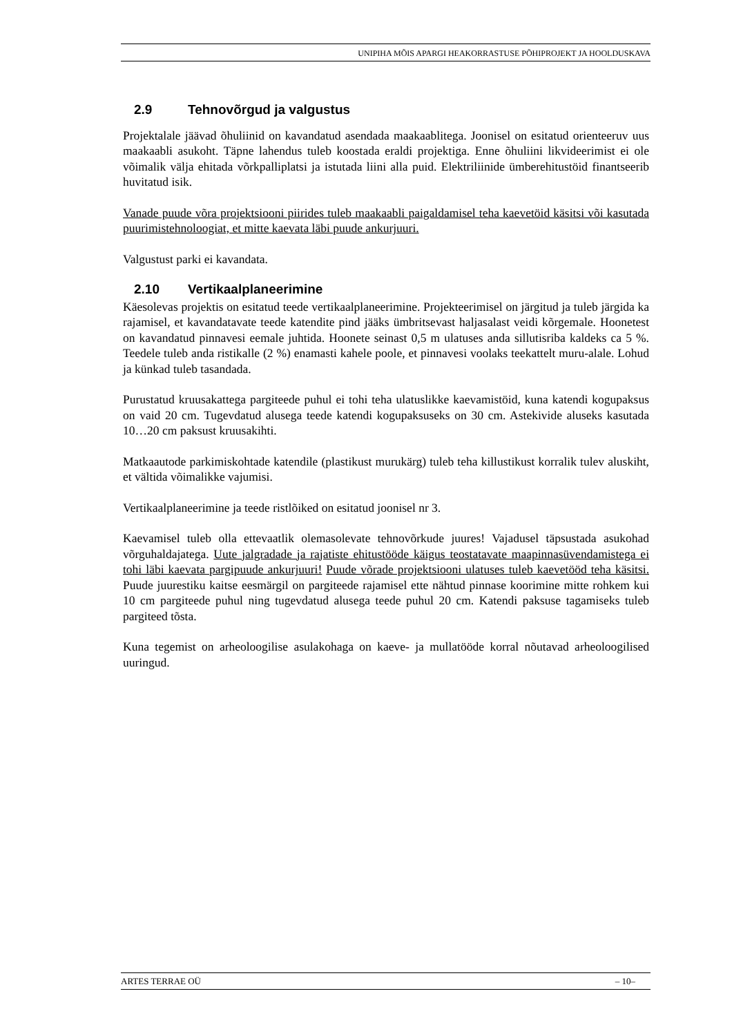UNIPIHA MÕIS APARGI HEAKORRASTUSE PÕHIPROJEKT JA HOOLDUSKAVA
2.9 Tehnovõrgud ja valgustus
Projektalale jäävad õhuliinid on kavandatud asendada maakaablitega. Joonisel on esitatud orienteeruv uus maakaabli asukoht. Täpne lahendus tuleb koostada eraldi projektiga. Enne õhuliini likvideerimist ei ole võimalik välja ehitada võrkpalliplatsi ja istutada liini alla puid. Elektriliinide ümberehitustöid finantseerib huvitatud isik.
Vanade puude võra projektsiooni piirides tuleb maakaabli paigaldamisel teha kaevetöid käsitsi või kasutada puurimistehnoloogiat, et mitte kaevata läbi puude ankurjuuri.
Valgustust parki ei kavandata.
2.10 Vertikaalplaneerimine
Käesolevas projektis on esitatud teede vertikaalplaneerimine. Projekteerimisel on järgitud ja tuleb järgida ka rajamisel, et kavandatavate teede katendite pind jääks ümbritsevast haljasalast veidi kõrgemale. Hoonetest on kavandatud pinnavesi eemale juhtida. Hoonete seinast 0,5 m ulatuses anda sillutisriba kaldeks ca 5 %. Teedele tuleb anda ristikalle (2 %) enamasti kahele poole, et pinnavesi voolaks teekattelt muru-alale. Lohud ja künkad tuleb tasandada.
Purustatud kruusakattega pargiteede puhul ei tohi teha ulatuslikke kaevamistöid, kuna katendi kogupaksus on vaid 20 cm. Tugevdatud alusega teede katendi kogupaksuseks on 30 cm. Astekivide aluseks kasutada 10…20 cm paksust kruusakihti.
Matkaautode parkimiskohtade katendile (plastikust murukärg) tuleb teha killustikust korralik tulev aluskiht, et vältida võimalikke vajumisi.
Vertikaalplaneerimine ja teede ristlõiked on esitatud joonisel nr 3.
Kaevamisel tuleb olla ettevaatlik olemasolevate tehnovõrkude juures! Vajadusel täpsustada asukohad võrguhaldajatega. Uute jalgradade ja rajatiste ehitustööde käigus teostatavate maapinnasüvendamistega ei tohi läbi kaevata pargipuude ankurjuuri! Puude võrade projektsiooni ulatuses tuleb kaevetööd teha käsitsi. Puude juurestiku kaitse eesmärgil on pargiteede rajamisel ette nähtud pinnase koorimine mitte rohkem kui 10 cm pargiteede puhul ning tugevdatud alusega teede puhul 20 cm. Katendi paksuse tagamiseks tuleb pargiteed tõsta.
Kuna tegemist on arheoloogilise asulakohaga on kaeve- ja mullatööde korral nõutavad arheoloogilised uuringud.
ARTES TERRAE OÜ – 10–